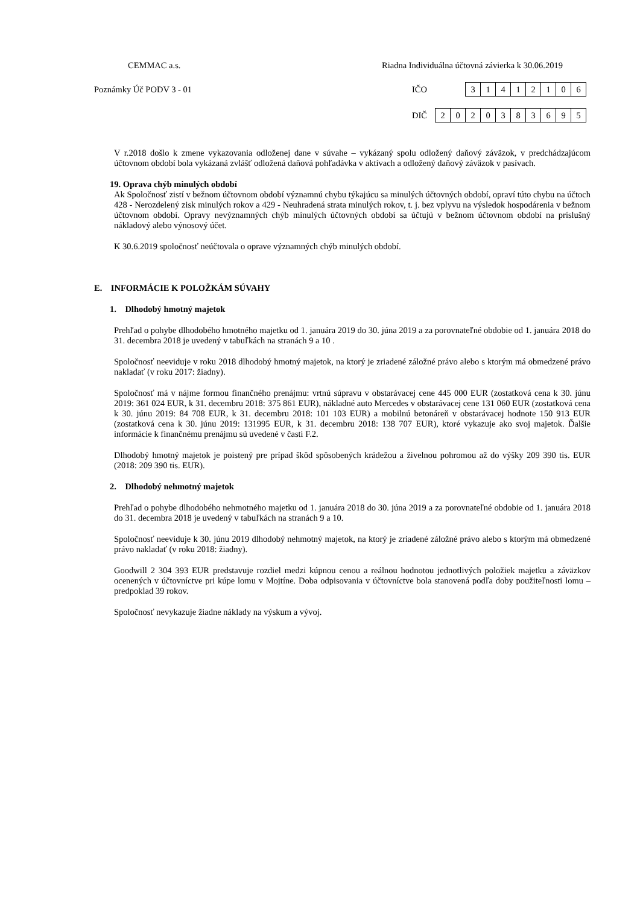CEMMAC a.s.
Riadna Individuálna účtovná závierka k 30.06.2019
Poznámky Úč PODV 3 - 01 IČO
| 3 | 1 | 4 | 1 | 2 | 1 | 0 | 6 |
DIČ
| 2 | 0 | 2 | 0 | 3 | 8 | 3 | 6 | 9 | 5 |
V r.2018 došlo k zmene vykazovania odloženej dane v súvahe – vykázaný spolu odložený daňový záväzok, v predchádzajúcom účtovnom období bola vykázaná zvlášť odložená daňová pohľadávka v aktívach a odložený daňový záväzok v pasívach.
19. Oprava chýb minulých období
Ak Spoločnosť zistí v bežnom účtovnom období významnú chybu týkajúcu sa minulých účtovných období, opraví túto chybu na účtoch 428 - Nerozdelený zisk minulých rokov a 429 - Neuhradená strata minulých rokov, t. j. bez vplyvu na výsledok hospodárenia v bežnom účtovnom období. Opravy nevýznamných chýb minulých účtovných období sa účtujú v bežnom účtovnom období na príslušný nákladový alebo výnosový účet.
K 30.6.2019 spoločnosť neúčtovala o oprave významných chýb minulých období.
E. INFORMÁCIE K POLOŽKÁM SÚVAHY
1. Dlhodobý hmotný majetok
Prehľad o pohybe dlhodobého hmotného majetku od 1. januára 2019 do 30. júna 2019 a za porovnateľné obdobie od 1. januára 2018 do 31. decembra 2018 je uvedený v tabuľkách na stranách 9 a 10 .
Spoločnosť neeviduje v roku 2018 dlhodobý hmotný majetok, na ktorý je zriadené záložné právo alebo s ktorým má obmedzené právo nakladať (v roku 2017: žiadny).
Spoločnosť má v nájme formou finančného prenájmu: vrtnú súpravu v obstarávacej cene 445 000 EUR (zostatková cena k 30. júnu 2019: 361 024 EUR, k 31. decembru 2018: 375 861 EUR), nákladné auto Mercedes v obstarávacej cene 131 060 EUR (zostatková cena k 30. júnu 2019: 84 708 EUR, k 31. decembru 2018: 101 103 EUR) a mobilnú betonáreň v obstarávacej hodnote 150 913 EUR (zostatková cena k 30. júnu 2019: 131995 EUR, k 31. decembru 2018: 138 707 EUR), ktoré vykazuje ako svoj majetok. Ďalšie informácie k finančnému prenájmu sú uvedené v časti F.2.
Dlhodobý hmotný majetok je poistený pre prípad škôd spôsobených krádežou a živelnou pohromou až do výšky 209 390 tis. EUR (2018: 209 390 tis. EUR).
2. Dlhodobý nehmotný majetok
Prehľad o pohybe dlhodobého nehmotného majetku od 1. januára 2018 do 30. júna 2019 a za porovnateľné obdobie od 1. januára 2018 do 31. decembra 2018 je uvedený v tabuľkách na stranách 9 a 10.
Spoločnosť neeviduje k 30. júnu 2019 dlhodobý nehmotný majetok, na ktorý je zriadené záložné právo alebo s ktorým má obmedzené právo nakladať (v roku 2018: žiadny).
Goodwill 2 304 393 EUR predstavuje rozdiel medzi kúpnou cenou a reálnou hodnotou jednotlivých položiek majetku a záväzkov ocenených v účtovníctve pri kúpe lomu v Mojtíne. Doba odpisovania v účtovníctve bola stanovená podľa doby použiteľnosti lomu – predpoklad 39 rokov.
Spoločnosť nevykazuje žiadne náklady na výskum a vývoj.